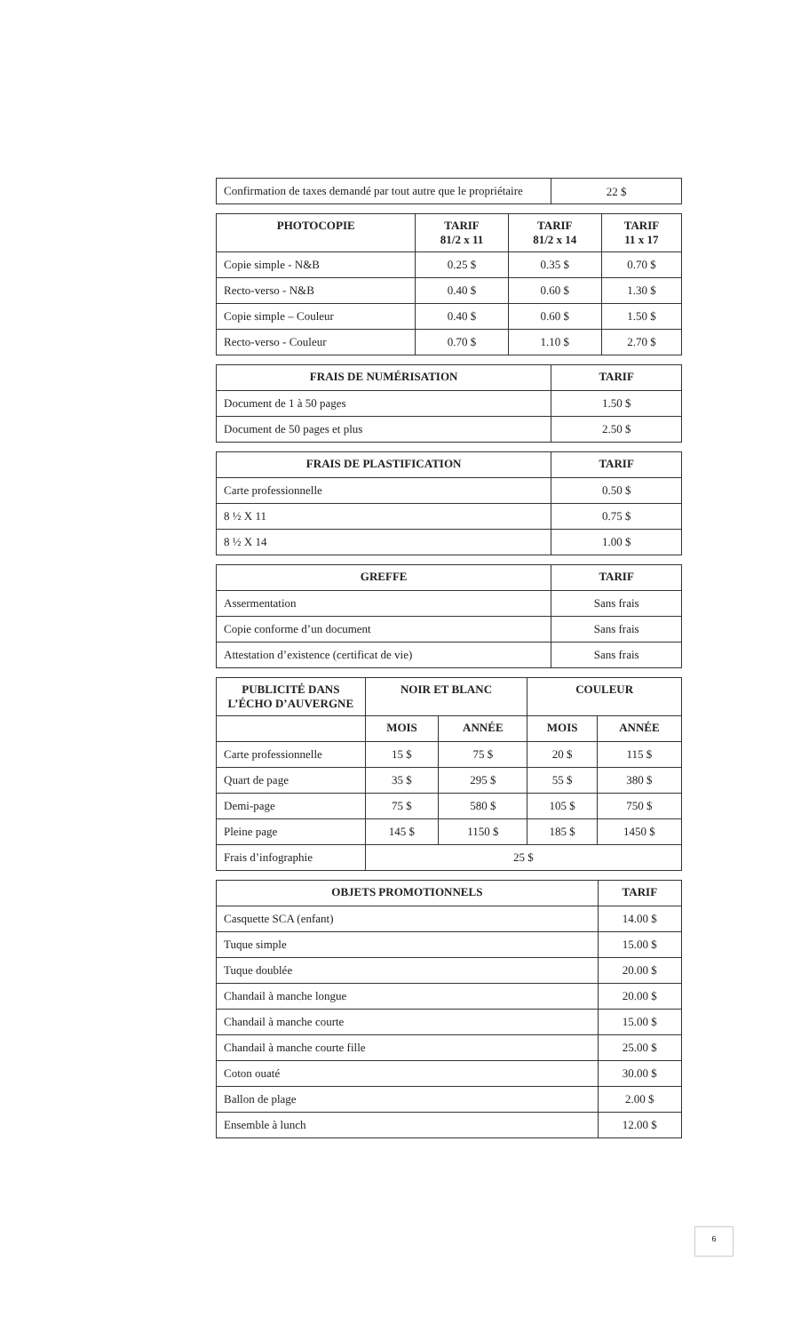| Confirmation de taxes demandé par tout autre que le propriétaire | 22 $ |
| PHOTOCOPIE | TARIF 81/2 x 11 | TARIF 81/2 x 14 | TARIF 11 x 17 |
| --- | --- | --- | --- |
| Copie simple - N&B | 0.25 $ | 0.35 $ | 0.70 $ |
| Recto-verso - N&B | 0.40 $ | 0.60 $ | 1.30 $ |
| Copie simple – Couleur | 0.40 $ | 0.60 $ | 1.50 $ |
| Recto-verso - Couleur | 0.70 $ | 1.10 $ | 2.70 $ |
| FRAIS DE NUMÉRISATION | TARIF |
| --- | --- |
| Document de 1 à 50 pages | 1.50 $ |
| Document de 50 pages et plus | 2.50 $ |
| FRAIS DE PLASTIFICATION | TARIF |
| --- | --- |
| Carte professionnelle | 0.50 $ |
| 8 ½ X 11 | 0.75 $ |
| 8 ½ X 14 | 1.00 $ |
| GREFFE | TARIF |
| --- | --- |
| Assermentation | Sans frais |
| Copie conforme d’un document | Sans frais |
| Attestation d’existence (certificat de vie) | Sans frais |
| PUBLICITÉ DANS L’ÉCHO D’AUVERGNE | NOIR ET BLANC | | COULEUR | |
| --- | --- | --- | --- | --- |
| | MOIS | ANNÉE | MOIS | ANNÉE |
| Carte professionnelle | 15 $ | 75 $ | 20 $ | 115 $ |
| Quart de page | 35 $ | 295 $ | 55 $ | 380 $ |
| Demi-page | 75 $ | 580 $ | 105 $ | 750 $ |
| Pleine page | 145 $ | 1150 $ | 185 $ | 1450 $ |
| Frais d’infographie | 25 $ | | | |
| OBJETS PROMOTIONNELS | TARIF |
| --- | --- |
| Casquette SCA (enfant) | 14.00 $ |
| Tuque simple | 15.00 $ |
| Tuque doublée | 20.00 $ |
| Chandail à manche longue | 20.00 $ |
| Chandail à manche courte | 15.00 $ |
| Chandail à manche courte fille | 25.00 $ |
| Coton ouaté | 30.00 $ |
| Ballon de plage | 2.00 $ |
| Ensemble à lunch | 12.00 $ |
6